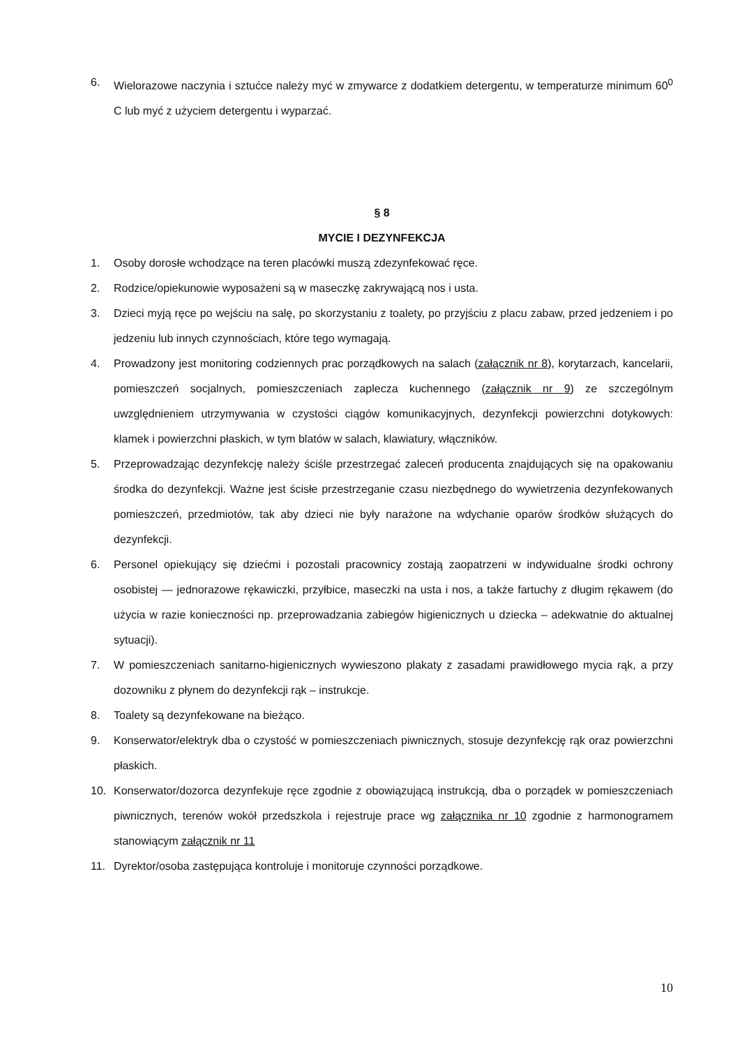6. Wielorazowe naczynia i sztućce należy myć w zmywarce z dodatkiem detergentu, w temperaturze minimum 60<sup>0</sup> C lub myć z użyciem detergentu i wyparzać.
§ 8
MYCIE I DEZYNFEKCJA
1. Osoby dorosłe wchodzące na teren placówki muszą zdezynfekować ręce.
2. Rodzice/opiekunowie wyposażeni są w maseczkę zakrywającą nos i usta.
3. Dzieci myją ręce po wejściu na salę, po skorzystaniu z toalety, po przyjściu z placu zabaw, przed jedzeniem i po jedzeniu lub innych czynnościach, które tego wymagają.
4. Prowadzony jest monitoring codziennych prac porządkowych na salach (załącznik nr 8), korytarzach, kancelarii, pomieszczeń socjalnych, pomieszczeniach zaplecza kuchennego (załącznik nr 9) ze szczególnym uwzględnieniem utrzymywania w czystości ciągów komunikacyjnych, dezynfekcji powierzchni dotykowych: klamek i powierzchni płaskich, w tym blatów w salach, klawiatury, włączników.
5. Przeprowadzając dezynfekcję należy ściśle przestrzegać zaleceń producenta znajdujących się na opakowaniu środka do dezynfekcji. Ważne jest ścisłe przestrzeganie czasu niezbędnego do wywietrzenia dezynfekowanych pomieszczeń, przedmiotów, tak aby dzieci nie były narażone na wdychanie oparów środków służących do dezynfekcji.
6. Personel opiekujący się dziećmi i pozostali pracownicy zostają zaopatrzeni w indywidualne środki ochrony osobistej — jednorazowe rękawiczki, przyłbice, maseczki na usta i nos, a także fartuchy z długim rękawem (do użycia w razie konieczności np. przeprowadzania zabiegów higienicznych u dziecka – adekwatnie do aktualnej sytuacji).
7. W pomieszczeniach sanitarno-higienicznych wywieszono plakaty z zasadami prawidłowego mycia rąk, a przy dozowniku z płynem do dezynfekcji rąk – instrukcje.
8. Toalety są dezynfekowane na bieżąco.
9. Konserwator/elektryk dba o czystość w pomieszczeniach piwnicznych, stosuje dezynfekcję rąk oraz powierzchni płaskich.
10. Konserwator/dozorca dezynfekuje ręce zgodnie z obowiązującą instrukcją, dba o porządek w pomieszczeniach piwnicznych, terenów wokół przedszkola i rejestruje prace wg załącznika nr 10 zgodnie z harmonogramem stanowiącym załącznik nr 11
11. Dyrektor/osoba zastępująca kontroluje i monitoruje czynności porządkowe.
10